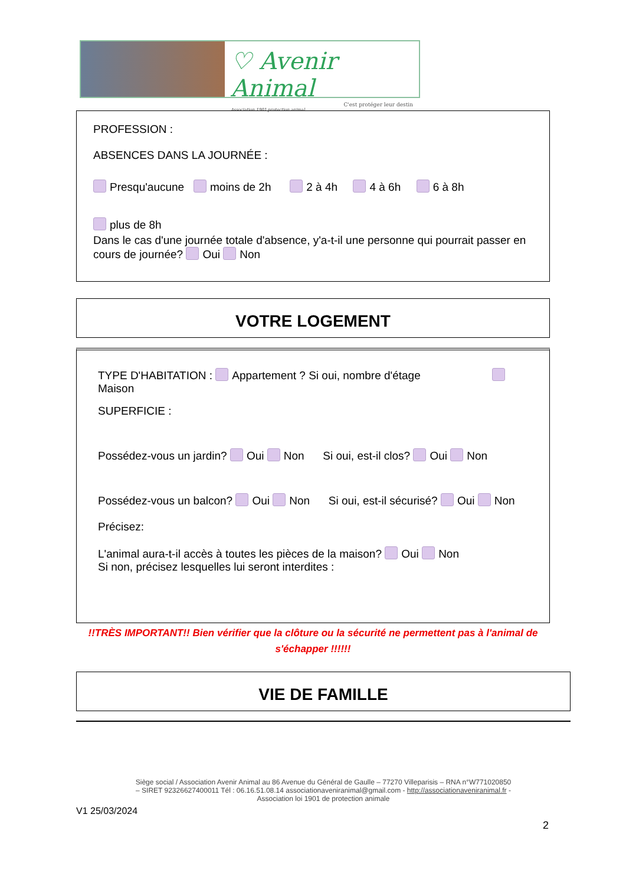♡ Avenir Animal
C'est protéger leur destin
Association 1901 protection animal
PROFESSION :
ABSENCES DANS LA JOURNÉE :
Presqu'aucune moins de 2h 2 à 4h 4 à 6h 6 à 8h
plus de 8h
Dans le cas d'une journée totale d'absence, y'a-t-il une personne qui pourrait passer en cours de journée? Oui Non
VOTRE LOGEMENT
TYPE D'HABITATION : Appartement ? Si oui, nombre d'étage Maison
SUPERFICIE :
Possédez-vous un jardin? Oui Non Si oui, est-il clos? Oui Non
Possédez-vous un balcon? Oui Non Si oui, est-il sécurisé? Oui Non
Précisez:
L'animal aura-t-il accès à toutes les pièces de la maison? Oui Non
Si non, précisez lesquelles lui seront interdites :
!!TRÈS IMPORTANT!! Bien vérifier que la clôture ou la sécurité ne permettent pas à l'animal de s'échapper !!!!!!
VIE DE FAMILLE
Siège social / Association Avenir Animal au 86 Avenue du Général de Gaulle – 77270 Villeparisis – RNA n°W771020850
– SIRET 92326627400011 Tél : 06.16.51.08.14 associationaveniranimal@gmail.com - http://associationaveniranimal.fr -
Association loi 1901 de protection animale
V1 25/03/2024
2